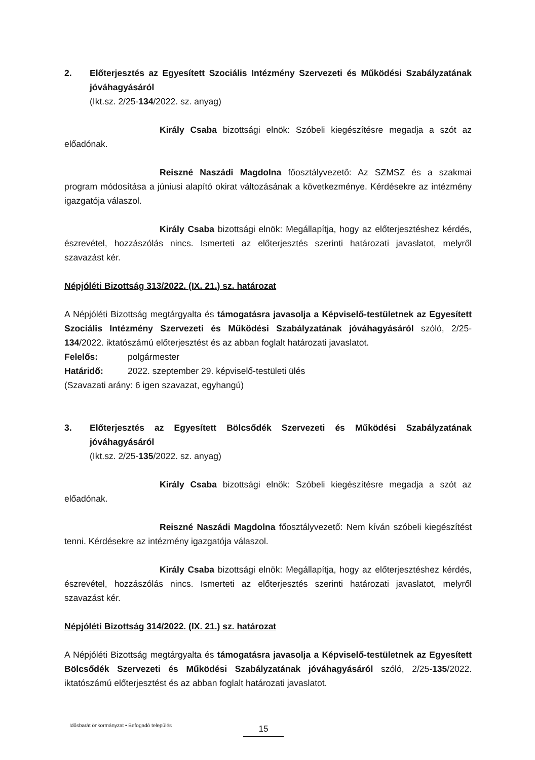2. Előterjesztés az Egyesített Szociális Intézmény Szervezeti és Működési Szabályzatának jóváhagyásáról
(Ikt.sz. 2/25-134/2022. sz. anyag)
Király Csaba bizottsági elnök: Szóbeli kiegészítésre megadja a szót az előadónak.
Reiszné Naszádi Magdolna főosztályvezető: Az SZMSZ és a szakmai program módosítása a júniusi alapító okirat változásának a következménye. Kérdésekre az intézmény igazgatója válaszol.
Király Csaba bizottsági elnök: Megállapítja, hogy az előterjesztéshez kérdés, észrevétel, hozzászólás nincs. Ismerteti az előterjesztés szerinti határozati javaslatot, melyről szavazást kér.
Népjóléti Bizottság 313/2022. (IX. 21.) sz. határozat
A Népjóléti Bizottság megtárgyalta és támogatásra javasolja a Képviselő-testületnek az Egyesített Szociális Intézmény Szervezeti és Működési Szabályzatának jóváhagyásáról szóló, 2/25-134/2022. iktatószámú előterjesztést és az abban foglalt határozati javaslatot.
Felelős: polgármester
Határidő: 2022. szeptember 29. képviselő-testületi ülés
(Szavazati arány: 6 igen szavazat, egyhangú)
3. Előterjesztés az Egyesített Bölcsődék Szervezeti és Működési Szabályzatának jóváhagyásáról
(Ikt.sz. 2/25-135/2022. sz. anyag)
Király Csaba bizottsági elnök: Szóbeli kiegészítésre megadja a szót az előadónak.
Reiszné Naszádi Magdolna főosztályvezető: Nem kíván szóbeli kiegészítést tenni. Kérdésekre az intézmény igazgatója válaszol.
Király Csaba bizottsági elnök: Megállapítja, hogy az előterjesztéshez kérdés, észrevétel, hozzászólás nincs. Ismerteti az előterjesztés szerinti határozati javaslatot, melyről szavazást kér.
Népjóléti Bizottság 314/2022. (IX. 21.) sz. határozat
A Népjóléti Bizottság megtárgyalta és támogatásra javasolja a Képviselő-testületnek az Egyesített Bölcsődék Szervezeti és Működési Szabályzatának jóváhagyásáról szóló, 2/25-135/2022. iktatószámú előterjesztést és az abban foglalt határozati javaslatot.
Idősbarát önkormányzat • Befogadó település
15